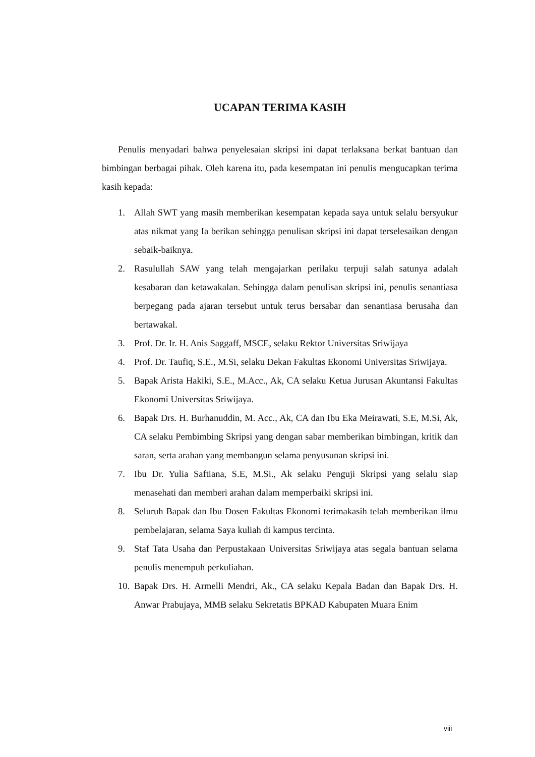UCAPAN TERIMA KASIH
Penulis menyadari bahwa penyelesaian skripsi ini dapat terlaksana berkat bantuan dan bimbingan berbagai pihak. Oleh karena itu, pada kesempatan ini penulis mengucapkan terima kasih kepada:
1. Allah SWT yang masih memberikan kesempatan kepada saya untuk selalu bersyukur atas nikmat yang Ia berikan sehingga penulisan skripsi ini dapat terselesaikan dengan sebaik-baiknya.
2. Rasulullah SAW yang telah mengajarkan perilaku terpuji salah satunya adalah kesabaran dan ketawakalan. Sehingga dalam penulisan skripsi ini, penulis senantiasa berpegang pada ajaran tersebut untuk terus bersabar dan senantiasa berusaha dan bertawakal.
3. Prof. Dr. Ir. H. Anis Saggaff, MSCE, selaku Rektor Universitas Sriwijaya
4. Prof. Dr. Taufiq, S.E., M.Si, selaku Dekan Fakultas Ekonomi Universitas Sriwijaya.
5. Bapak Arista Hakiki, S.E., M.Acc., Ak, CA selaku Ketua Jurusan Akuntansi Fakultas Ekonomi Universitas Sriwijaya.
6. Bapak Drs. H. Burhanuddin, M. Acc., Ak, CA dan Ibu Eka Meirawati, S.E, M.Si, Ak, CA selaku Pembimbing Skripsi yang dengan sabar memberikan bimbingan, kritik dan saran, serta arahan yang membangun selama penyusunan skripsi ini.
7. Ibu Dr. Yulia Saftiana, S.E, M.Si., Ak selaku Penguji Skripsi yang selalu siap menasehati dan memberi arahan dalam memperbaiki skripsi ini.
8. Seluruh Bapak dan Ibu Dosen Fakultas Ekonomi terimakasih telah memberikan ilmu pembelajaran, selama Saya kuliah di kampus tercinta.
9. Staf Tata Usaha dan Perpustakaan Universitas Sriwijaya atas segala bantuan selama penulis menempuh perkuliahan.
10. Bapak Drs. H. Armelli Mendri, Ak., CA selaku Kepala Badan dan Bapak Drs. H. Anwar Prabujaya, MMB selaku Sekretatis BPKAD Kabupaten Muara Enim
viii